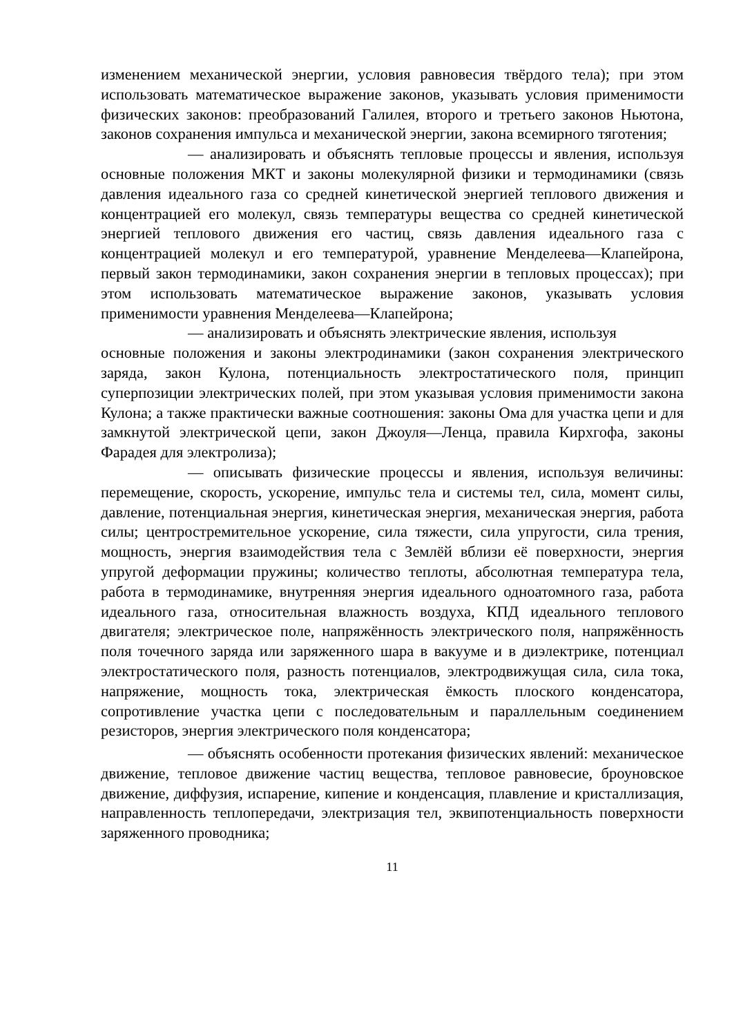изменением механической энергии, условия равновесия твёрдого тела); при этом использовать математическое выражение законов, указывать условия применимости физических законов: преобразований Галилея, второго и третьего законов Ньютона, законов сохранения импульса и механической энергии, закона всемирного тяготения;
— анализировать и объяснять тепловые процессы и явления, используя основные положения МКТ и законы молекулярной физики и термодинамики (связь давления идеального газа со средней кинетической энергией теплового движения и концентрацией его молекул, связь температуры вещества со средней кинетической энергией теплового движения его частиц, связь давления идеального газа с концентрацией молекул и его температурой, уравнение Менделеева—Клапейрона, первый закон термодинамики, закон сохранения энергии в тепловых процессах); при этом использовать математическое выражение законов, указывать условия применимости уравнения Менделеева—Клапейрона;
— анализировать и объяснять электрические явления, используя
основные положения и законы электродинамики (закон сохранения электрического заряда, закон Кулона, потенциальность электростатического поля, принцип суперпозиции электрических полей, при этом указывая условия применимости закона Кулона; а также практически важные соотношения: законы Ома для участка цепи и для замкнутой электрической цепи, закон Джоуля—Ленца, правила Кирхгофа, законы Фарадея для электролиза);
— описывать физические процессы и явления, используя величины: перемещение, скорость, ускорение, импульс тела и системы тел, сила, момент силы, давление, потенциальная энергия, кинетическая энергия, механическая энергия, работа силы; центростремительное ускорение, сила тяжести, сила упругости, сила трения, мощность, энергия взаимодействия тела с Землёй вблизи её поверхности, энергия упругой деформации пружины; количество теплоты, абсолютная температура тела, работа в термодинамике, внутренняя энергия идеального одноатомного газа, работа идеального газа, относительная влажность воздуха, КПД идеального теплового двигателя; электрическое поле, напряжённость электрического поля, напряжённость поля точечного заряда или заряженного шара в вакууме и в диэлектрике, потенциал электростатического поля, разность потенциалов, электродвижущая сила, сила тока, напряжение, мощность тока, электрическая ёмкость плоского конденсатора, сопротивление участка цепи с последовательным и параллельным соединением резисторов, энергия электрического поля конденсатора;
— объяснять особенности протекания физических явлений: механическое движение, тепловое движение частиц вещества, тепловое равновесие, броуновское движение, диффузия, испарение, кипение и конденсация, плавление и кристаллизация, направленность теплопередачи, электризация тел, эквипотенциальность поверхности заряженного проводника;
11